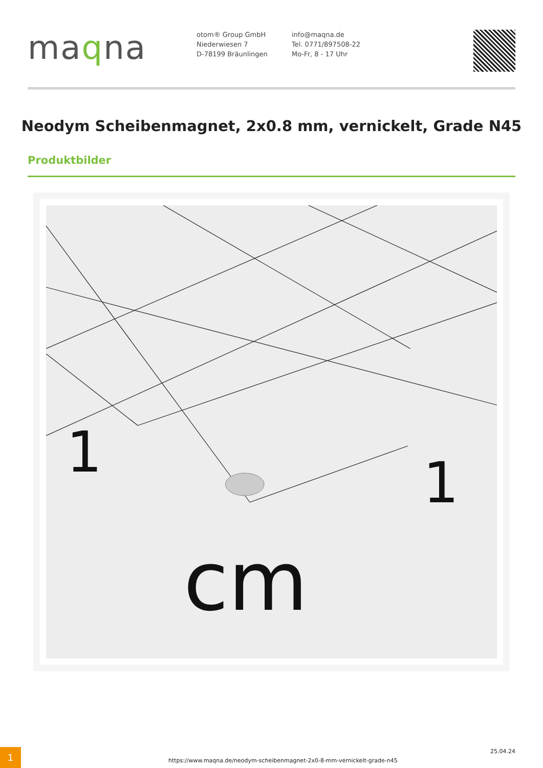maqna
otom® Group GmbH
Niederwiesen 7
D-78199 Bräunlingen
info@maqna.de
Tel. 0771/897508-22
Mo-Fr, 8 - 17 Uhr
Neodym Scheibenmagnet, 2x0.8 mm, vernickelt, Grade N45
Produktbilder
1
1
cm
1
https://www.maqna.de/neodym-scheibenmagnet-2x0-8-mm-vernickelt-grade-n45
25.04.24